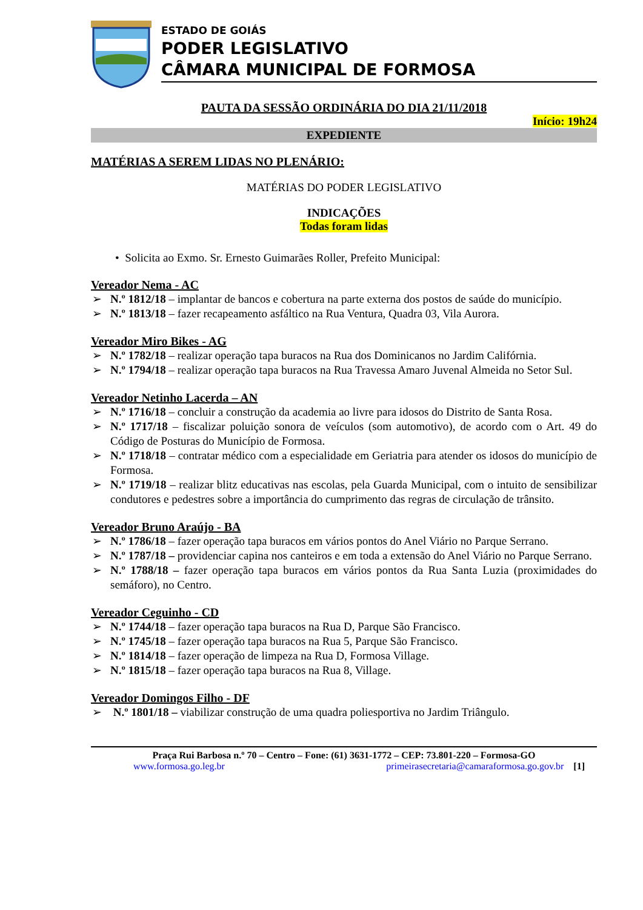ESTADO DE GOIÁS
PODER LEGISLATIVO
CÂMARA MUNICIPAL DE FORMOSA
PAUTA DA SESSÃO ORDINÁRIA DO DIA 21/11/2018
Início: 19h24
EXPEDIENTE
MATÉRIAS A SEREM LIDAS NO PLENÁRIO:
MATÉRIAS DO PODER LEGISLATIVO
INDICAÇÕES
Todas foram lidas
• Solicita ao Exmo. Sr. Ernesto Guimarães Roller, Prefeito Municipal:
Vereador Nema - AC
➢ N.º 1812/18 – implantar de bancos e cobertura na parte externa dos postos de saúde do município.
➢ N.º 1813/18 – fazer recapeamento asfáltico na Rua Ventura, Quadra 03, Vila Aurora.
Vereador Miro Bikes - AG
➢ N.º 1782/18 – realizar operação tapa buracos na Rua dos Dominicanos no Jardim Califórnia.
➢ N.º 1794/18 – realizar operação tapa buracos na Rua Travessa Amaro Juvenal Almeida no Setor Sul.
Vereador Netinho Lacerda – AN
➢ N.º 1716/18 – concluir a construção da academia ao livre para idosos do Distrito de Santa Rosa.
➢ N.º 1717/18 – fiscalizar poluição sonora de veículos (som automotivo), de acordo com o Art. 49 do Código de Posturas do Município de Formosa.
➢ N.º 1718/18 – contratar médico com a especialidade em Geriatria para atender os idosos do município de Formosa.
➢ N.º 1719/18 – realizar blitz educativas nas escolas, pela Guarda Municipal, com o intuito de sensibilizar condutores e pedestres sobre a importância do cumprimento das regras de circulação de trânsito.
Vereador Bruno Araújo - BA
➢ N.º 1786/18 – fazer operação tapa buracos em vários pontos do Anel Viário no Parque Serrano.
➢ N.º 1787/18 – providenciar capina nos canteiros e em toda a extensão do Anel Viário no Parque Serrano.
➢ N.º 1788/18 – fazer operação tapa buracos em vários pontos da Rua Santa Luzia (proximidades do semáforo), no Centro.
Vereador Ceguinho - CD
➢ N.º 1744/18 – fazer operação tapa buracos na Rua D, Parque São Francisco.
➢ N.º 1745/18 – fazer operação tapa buracos na Rua 5, Parque São Francisco.
➢ N.º 1814/18 – fazer operação de limpeza na Rua D, Formosa Village.
➢ N.º 1815/18 – fazer operação tapa buracos na Rua 8, Village.
Vereador Domingos Filho - DF
➢ N.º 1801/18 – viabilizar construção de uma quadra poliesportiva no Jardim Triângulo.
Praça Rui Barbosa n.º 70 – Centro – Fone: (61) 3631-1772 – CEP: 73.801-220 – Formosa-GO
www.formosa.go.leg.br primeirasecretaria@camaraformosa.go.gov.br [1]